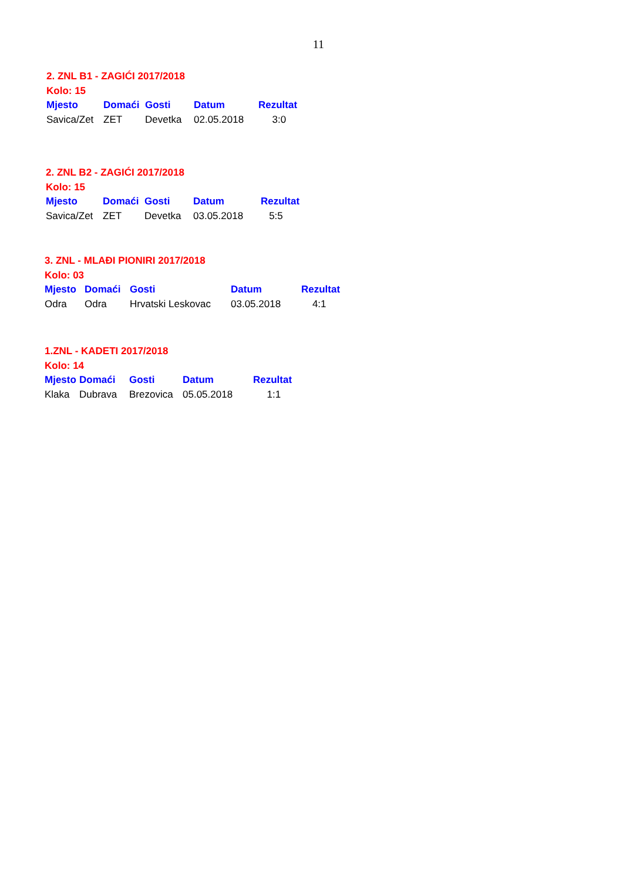11
2. ZNL B1 - ZAGIĆI 2017/2018
Kolo: 15
| Mjesto | Domaći | Gosti | Datum | Rezultat |
| --- | --- | --- | --- | --- |
| Savica/Zet | ZET | Devetka | 02.05.2018 | 3:0 |
2. ZNL B2 - ZAGIĆI 2017/2018
Kolo: 15
| Mjesto | Domaći | Gosti | Datum | Rezultat |
| --- | --- | --- | --- | --- |
| Savica/Zet | ZET | Devetka | 03.05.2018 | 5:5 |
3. ZNL - MLAĐI PIONIRI 2017/2018
Kolo: 03
| Mjesto | Domaći | Gosti | Datum | Rezultat |
| --- | --- | --- | --- | --- |
| Odra | Odra | Hrvatski Leskovac | 03.05.2018 | 4:1 |
1.ZNL - KADETI 2017/2018
Kolo: 14
| Mjesto | Domaći | Gosti | Datum | Rezultat |
| --- | --- | --- | --- | --- |
| Klaka | Dubrava | Brezovica | 05.05.2018 | 1:1 |